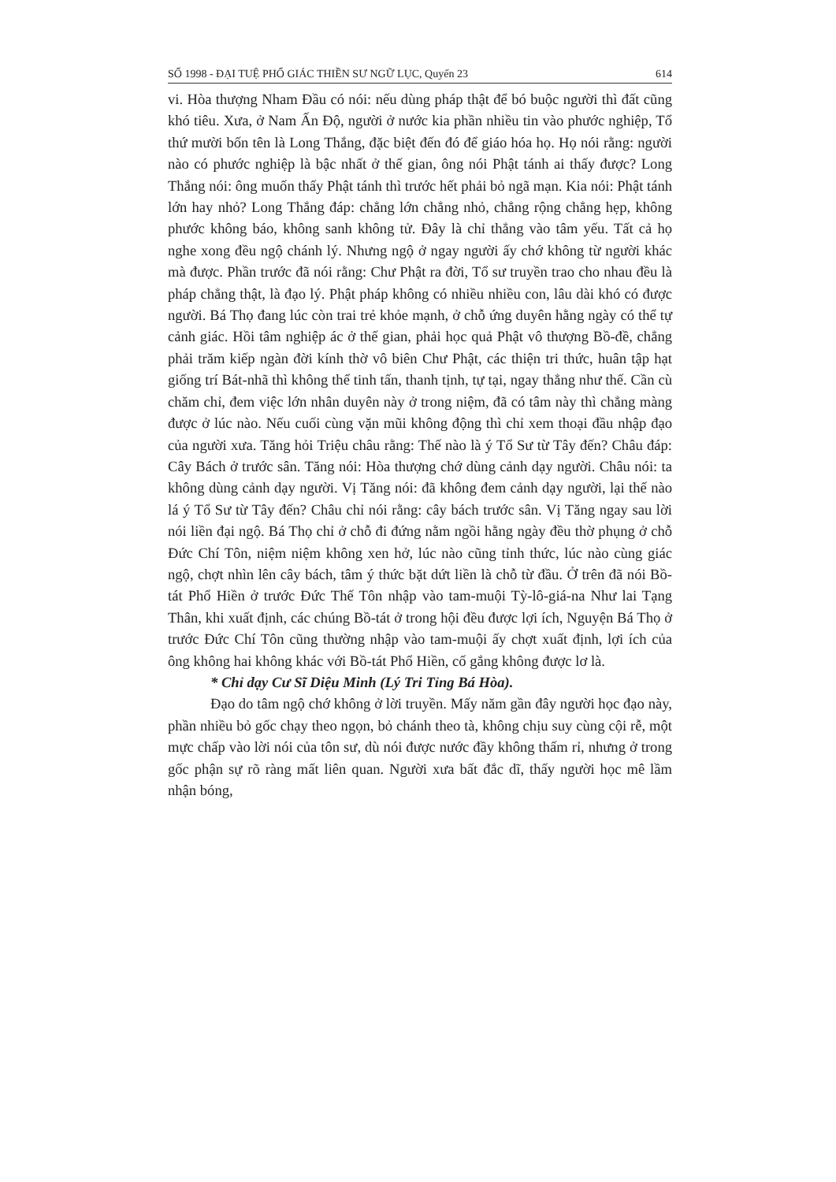SỐ 1998 - ĐẠI TUỆ PHỔ GIÁC THIỀN SƯ NGỮ LỤC, Quyển 23 614
vi. Hòa thượng Nham Đầu có nói: nếu dùng pháp thật để bó buộc người thì đất cũng khó tiêu. Xưa, ở Nam Ấn Độ, người ở nước kia phần nhiều tin vào phước nghiệp, Tổ thứ mười bốn tên là Long Thắng, đặc biệt đến đó để giáo hóa họ. Họ nói rằng: người nào có phước nghiệp là bậc nhất ở thế gian, ông nói Phật tánh ai thấy được? Long Thắng nói: ông muốn thấy Phật tánh thì trước hết phải bỏ ngã mạn. Kia nói: Phật tánh lớn hay nhỏ? Long Thắng đáp: chẳng lớn chẳng nhỏ, chẳng rộng chẳng hẹp, không phước không báo, không sanh không tử. Đây là chỉ thẳng vào tâm yếu. Tất cả họ nghe xong đều ngộ chánh lý. Nhưng ngộ ở ngay người ấy chớ không từ người khác mà được. Phần trước đã nói rằng: Chư Phật ra đời, Tổ sư truyền trao cho nhau đều là pháp chẳng thật, là đạo lý. Phật pháp không có nhiều nhiều con, lâu dài khó có được người. Bá Thọ đang lúc còn trai trẻ khỏe mạnh, ở chỗ ứng duyên hằng ngày có thể tự cảnh giác. Hồi tâm nghiệp ác ở thế gian, phải học quả Phật vô thượng Bồ-đề, chẳng phải trăm kiếp ngàn đời kính thờ vô biên Chư Phật, các thiện tri thức, huân tập hạt giống trí Bát-nhã thì không thể tinh tấn, thanh tịnh, tự tại, ngay thẳng như thế. Cần cù chăm chỉ, đem việc lớn nhân duyên này ở trong niệm, đã có tâm này thì chẳng màng được ở lúc nào. Nếu cuối cùng vặn mũi không động thì chỉ xem thoại đầu nhập đạo của người xưa. Tăng hỏi Triệu châu rằng: Thế nào là ý Tổ Sư từ Tây đến? Châu đáp: Cây Bách ở trước sân. Tăng nói: Hòa thượng chớ dùng cảnh dạy người. Châu nói: ta không dùng cảnh dạy người. Vị Tăng nói: đã không đem cảnh dạy người, lại thế nào lá ý Tổ Sư từ Tây đến? Châu chỉ nói rằng: cây bách trước sân. Vị Tăng ngay sau lời nói liền đại ngộ. Bá Thọ chỉ ở chỗ đi đứng nằm ngồi hằng ngày đều thờ phụng ở chỗ Đức Chí Tôn, niệm niệm không xen hở, lúc nào cũng tỉnh thức, lúc nào cùng giác ngộ, chợt nhìn lên cây bách, tâm ý thức bặt dứt liền là chỗ từ đầu. Ở trên đã nói Bồ-tát Phổ Hiền ở trước Đức Thế Tôn nhập vào tam-muội Tỳ-lô-giá-na Như lai Tạng Thân, khi xuất định, các chúng Bồ-tát ở trong hội đều được lợi ích, Nguyện Bá Thọ ở trước Đức Chí Tôn cũng thường nhập vào tam-muội ấy chợt xuất định, lợi ích của ông không hai không khác với Bồ-tát Phổ Hiền, cố gắng không được lơ là.
* Chỉ dạy Cư Sĩ Diệu Minh (Lý Tri Tỉng Bá Hòa).
Đạo do tâm ngộ chớ không ở lời truyền. Mấy năm gần đây người học đạo này, phần nhiều bỏ gốc chạy theo ngọn, bỏ chánh theo tà, không chịu suy cùng cội rễ, một mực chấp vào lời nói của tôn sư, dù nói được nước đầy không thấm rỉ, nhưng ở trong gốc phận sự rõ ràng mất liên quan. Người xưa bất đắc dĩ, thấy người học mê lầm nhận bóng,